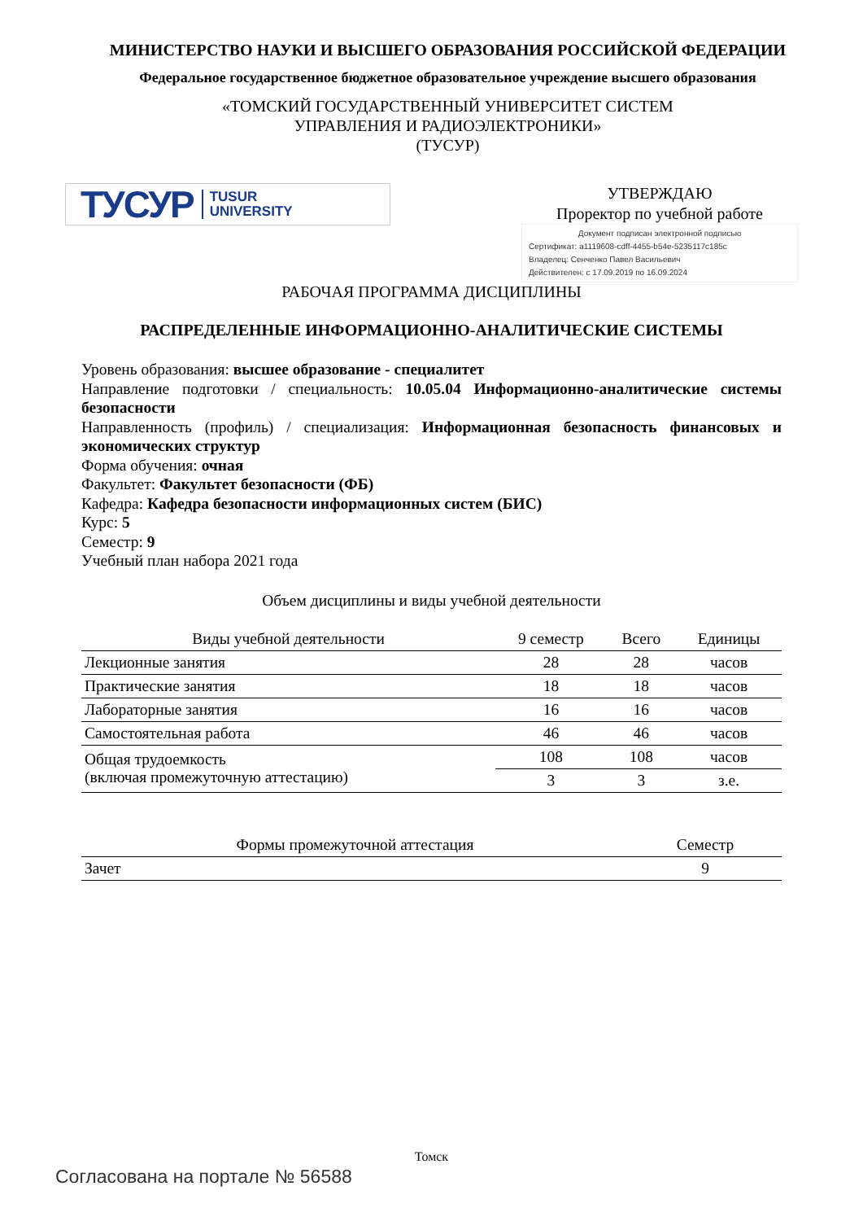МИНИСТЕРСТВО НАУКИ И ВЫСШЕГО ОБРАЗОВАНИЯ РОССИЙСКОЙ ФЕДЕРАЦИИ
Федеральное государственное бюджетное образовательное учреждение высшего образования
«ТОМСКИЙ ГОСУДАРСТВЕННЫЙ УНИВЕРСИТЕТ СИСТЕМ
УПРАВЛЕНИЯ И РАДИОЭЛЕКТРОНИКИ»
(ТУСУР)
ТУСУР TUSUR
UNIVERSITY
УТВЕРЖДАЮ
Проректор по учебной работе
Документ подписан электронной подписью
Сертификат: a1119608-cdff-4455-b54e-5235117c185c
Владелец: Сенченко Павел Васильевич
Действителен: с 17.09.2019 по 16.09.2024
РАБОЧАЯ ПРОГРАММА ДИСЦИПЛИНЫ
РАСПРЕДЕЛЕННЫЕ ИНФОРМАЦИОННО-АНАЛИТИЧЕСКИЕ СИСТЕМЫ
Уровень образования: высшее образование - специалитет
Направление подготовки / специальность: 10.05.04 Информационно-аналитические системы безопасности
Направленность (профиль) / специализация: Информационная безопасность финансовых и экономических структур
Форма обучения: очная
Факультет: Факультет безопасности (ФБ)
Кафедра: Кафедра безопасности информационных систем (БИС)
Курс: 5
Семестр: 9
Учебный план набора 2021 года
Объем дисциплины и виды учебной деятельности
| Виды учебной деятельности | 9 семестр | Всего | Единицы |
| --- | --- | --- | --- |
| Лекционные занятия | 28 | 28 | часов |
| Практические занятия | 18 | 18 | часов |
| Лабораторные занятия | 16 | 16 | часов |
| Самостоятельная работа | 46 | 46 | часов |
| Общая трудоемкость (включая промежуточную аттестацию) | 108 | 108 | часов |
| | 3 | 3 | з.е. |
| Формы промежуточной аттестация | Семестр |
| --- | --- |
| Зачет | 9 |
Томск
Согласована на портале № 56588